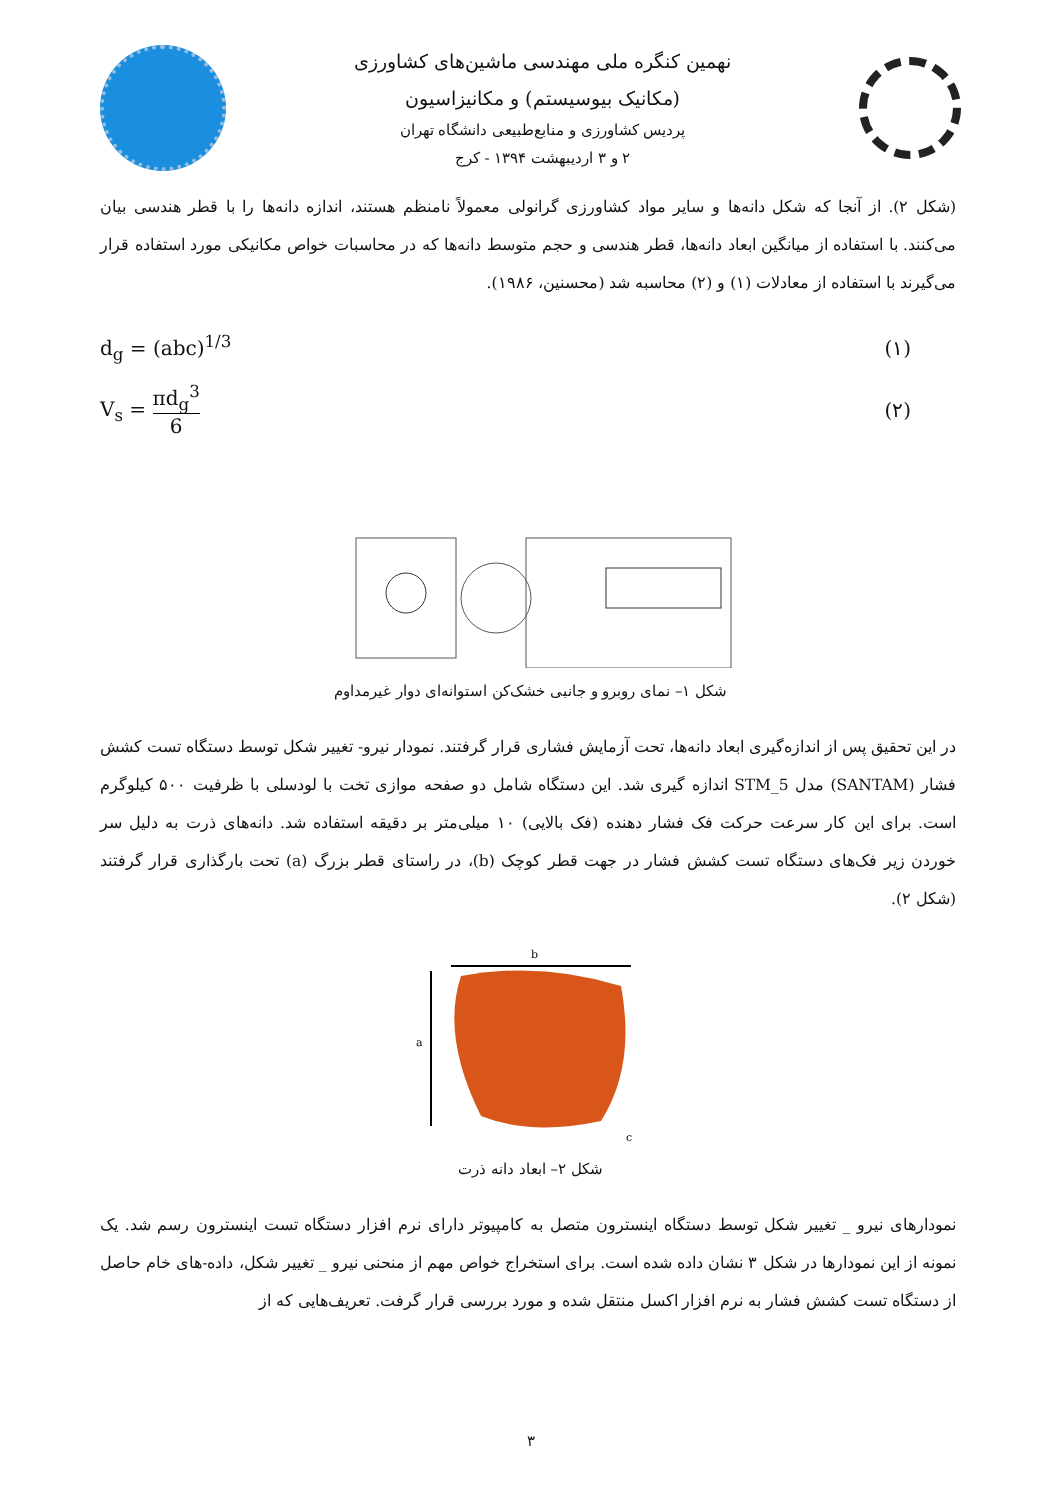نهمین کنگره ملی مهندسی ماشین‌های کشاورزی
(مکانیک بیوسیستم) و مکانیزاسیون
پردیس کشاورزی و منابع‌طبیعی دانشگاه تهران
۲ و ۳ اردیبهشت ۱۳۹۴ - کرج
(شکل ۲). از آنجا که شکل دانه‌ها و سایر مواد کشاورزی گرانولی معمولاً نامنظم هستند، اندازه دانه‌ها را با قطر هندسی بیان می‌کنند. با استفاده از میانگین ابعاد دانه‌ها، قطر هندسی و حجم متوسط دانه‌ها که در محاسبات خواص مکانیکی مورد استفاده قرار می‌گیرند با استفاده از معادلات (۱) و (۲) محاسبه شد (محسنین، ۱۹۸۶).
d<sub>g</sub> = (abc)<sup>1/3</sup> (۱)
V<sub>s</sub> = πd<sub>g</sub><sup>3</sup> 6 (۲)
شکل ۱– نمای روبرو و جانبی خشک‌کن استوانه‌ای دوار غیرمداوم
در این تحقیق پس از اندازه‌گیری ابعاد دانه‌ها، تحت آزمایش فشاری قرار گرفتند. نمودار نیرو- تغییر شکل توسط دستگاه تست کشش فشار (SANTAM) مدل STM_5 اندازه گیری شد. این دستگاه شامل دو صفحه موازی تخت با لودسلی با ظرفیت ۵۰۰ کیلوگرم است. برای این کار سرعت حرکت فک فشار دهنده (فک بالایی) ۱۰ میلی‌متر بر دقیقه استفاده شد. دانه‌های ذرت به دلیل سر خوردن زیر فک‌های دستگاه تست کشش فشار در جهت قطر کوچک (b)، در راستای قطر بزرگ (a) تحت بارگذاری قرار گرفتند (شکل ۲).
b
a
c
شکل ۲– ابعاد دانه ذرت
نمودارهای نیرو _ تغییر شکل توسط دستگاه اینسترون متصل به کامپیوتر دارای نرم افزار دستگاه تست اینسترون رسم شد. یک نمونه از این نمودارها در شکل ۳ نشان داده شده است. برای استخراج خواص مهم از منحنی نیرو _ تغییر شکل، داده-های خام حاصل از دستگاه تست کشش فشار به نرم افزار اکسل منتقل شده و مورد بررسی قرار گرفت. تعریف‌هایی که از
۳